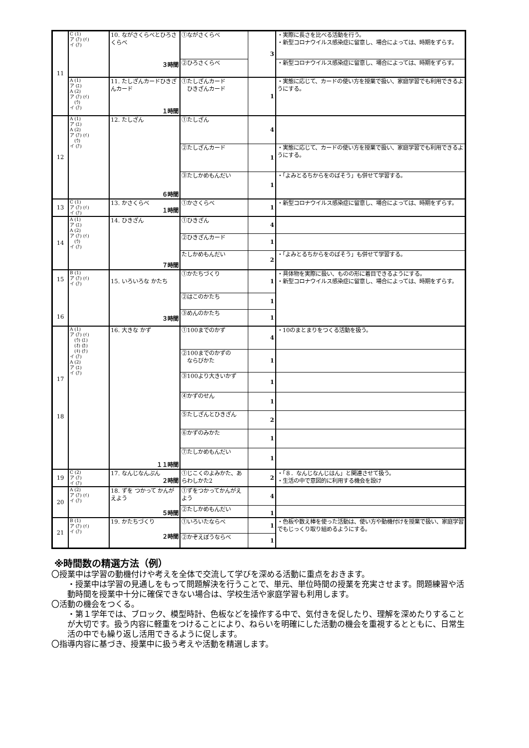| 11 | C (1) ア (ｱ) (ｲ) イ (ｱ) | 10. ながさくらべとひろさくらべ ３時間 | ①ながさくらべ | 3 | ・実際に長さを比べる活動を行う。 ・新型コロナウイルス感染症に留意し、場合によっては、時期をずらす。 |
| | | | ②ひろさくらべ | | ・新型コロナウイルス感染症に留意し、場合によっては、時期をずらす。 |
| | A (1) ア (ｴ) A (2) ア (ｱ) (ｲ) (ｳ) イ (ｱ) | 11. たしざんカードひきざんカード １時間 | ①たしざんカード ひきざんカード | 1 | ・実態に応じて、カードの使い方を授業で扱い、家庭学習でも利用できるようにする。 |
| 12 | A (1) ア (ｴ) A (2) ア (ｱ) (ｲ) (ｳ) イ (ｱ) | 12. たしざん ６時間 | ①たしざん | 4 | |
| | | | ②たしざんカード | 1 | ・実態に応じて、カードの使い方を授業で扱い、家庭学習でも利用できるようにする。 |
| | | | ③たしかめもんだい | 1 | ・「よみとるちからをのばそう」も併せて学習する。 |
| 13 | C (1) ア (ｱ) (ｲ) イ (ｱ) | 13. かさくらべ １時間 | ①かさくらべ | 1 | ・新型コロナウイルス感染症に留意し、場合によっては、時期をずらす。 |
| 14 | A (1) ア (ｴ) A (2) ア (ｱ) (ｲ) (ｳ) イ (ｱ) | 14. ひきざん ７時間 | ①ひきざん | 4 | |
| | | | ②ひきざんカード | 1 | |
| | | | たしかめもんだい | 2 | ・「よみとるちからをのばそう」も併せて学習する。 |
| 15 16 | B (1) ア (ｱ) (ｲ) イ (ｱ) | 15. いろいろな かたち ３時間 | ①かたちづくり | 1 | ・具体物を実際に扱い、ものの形に着目できるようにする。 ・新型コロナウイルス感染症に留意し、場合によっては、時期をずらす。 |
| | | | ②はこのかたち | 1 | |
| | | | ③めんのかたち | 1 | |
| 17 18 | A (1) ア (ｱ) (ｲ) (ｳ) (ｴ) (ｵ) (ｶ) (ｷ) (ｸ) イ (ｱ) A (2) ア (ｴ) イ (ｱ) | 16. 大きな かず １１時間 | ①100までのかず | 4 | ・10のまとまりをつくる活動を扱う。 |
| | | | ②100までのかずの ならびかた | 1 | |
| | | | ③100より大きいかず | 1 | |
| | | | ④かずのせん | 1 | |
| | | | ⑤たしざんとひきざん | 2 | |
| | | | ⑥かずのみかた | 1 | |
| | | | ⑦たしかめもんだい | 1 | |
| 19 | C (2) ア (ｱ) イ (ｱ) | 17. なんじなんぷん ２時間 | ①じこくのよみかた、あらわしかた2 | 2 | ・「８．なんじなんじはん」と関連させて扱う。 ・生活の中で意図的に利用する機会を設け |
| 20 | A (2) ア (ｱ) (ｲ) イ (ｱ) | 18. ずを つかって かんがえよう ５時間 | ①ずをつかってかんがえよう | 4 | |
| | | | ②たしかめもんだい | 1 | |
| 21 | B (1) ア (ｱ) (ｲ) イ (ｱ) | 19. かたちづくり ２時間 | ①いろいたならべ | 1 | ・色板や数え棒を使った活動は、使い方や動機付けを授業で扱い、家庭学習でもじっくり取り組めるようにする。 |
| | | | ②かぞえぼうならべ | 1 | |
※時間数の精選方法（例）
〇授業中は学習の動機付けや考えを全体で交流して学びを深める活動に重点をおきます。
・授業中は学習の見通しをもって問題解決を行うことで、単元、単位時間の授業を充実させます。問題練習や活動時間を授業中十分に確保できない場合は、学校生活や家庭学習も利用します。
〇活動の機会をつくる。
・第１学年では、ブロック、模型時計、色板などを操作する中で、気付きを促したり、理解を深めたりすることが大切です。扱う内容に軽重をつけることにより、ねらいを明確にした活動の機会を重視するとともに、日常生活の中でも繰り返し活用できるように促します。
〇指導内容に基づき、授業中に扱う考えや活動を精選します。